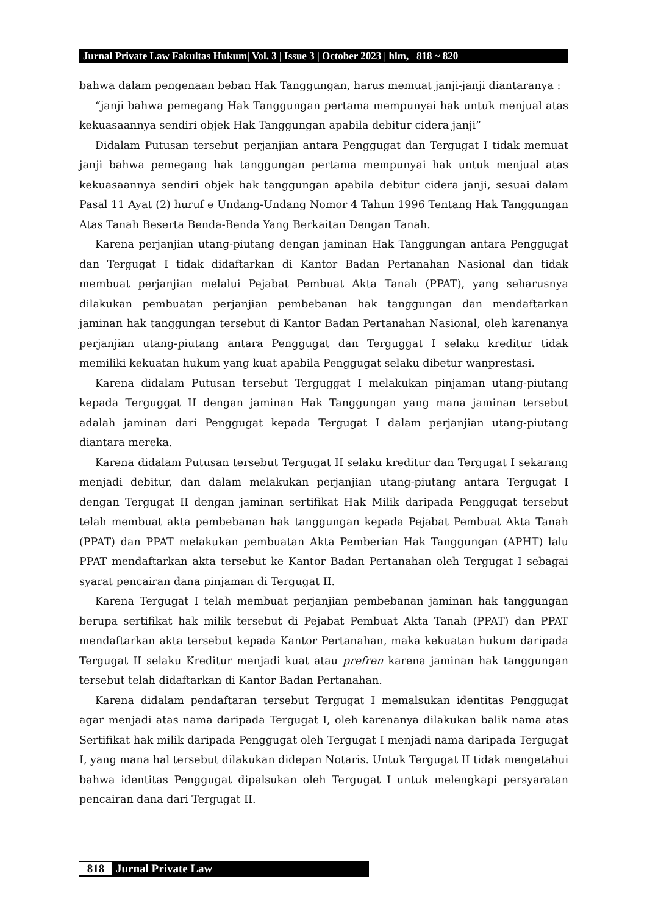Jurnal Private Law Fakultas Hukum| Vol. 3 | Issue 3 | October 2023 | hlm, 818 ~ 820
bahwa dalam pengenaan beban Hak Tanggungan, harus memuat janji-janji diantaranya :
“janji bahwa pemegang Hak Tanggungan pertama mempunyai hak untuk menjual atas kekuasaannya sendiri objek Hak Tanggungan apabila debitur cidera janji”
Didalam Putusan tersebut perjanjian antara Penggugat dan Tergugat I tidak memuat janji bahwa pemegang hak tanggungan pertama mempunyai hak untuk menjual atas kekuasaannya sendiri objek hak tanggungan apabila debitur cidera janji, sesuai dalam Pasal 11 Ayat (2) huruf e Undang-Undang Nomor 4 Tahun 1996 Tentang Hak Tanggungan Atas Tanah Beserta Benda-Benda Yang Berkaitan Dengan Tanah.
Karena perjanjian utang-piutang dengan jaminan Hak Tanggungan antara Penggugat dan Tergugat I tidak didaftarkan di Kantor Badan Pertanahan Nasional dan tidak membuat perjanjian melalui Pejabat Pembuat Akta Tanah (PPAT), yang seharusnya dilakukan pembuatan perjanjian pembebanan hak tanggungan dan mendaftarkan jaminan hak tanggungan tersebut di Kantor Badan Pertanahan Nasional, oleh karenanya perjanjian utang-piutang antara Penggugat dan Terguggat I selaku kreditur tidak memiliki kekuatan hukum yang kuat apabila Penggugat selaku dibetur wanprestasi.
Karena didalam Putusan tersebut Terguggat I melakukan pinjaman utang-piutang kepada Terguggat II dengan jaminan Hak Tanggungan yang mana jaminan tersebut adalah jaminan dari Penggugat kepada Tergugat I dalam perjanjian utang-piutang diantara mereka.
Karena didalam Putusan tersebut Tergugat II selaku kreditur dan Tergugat I sekarang menjadi debitur, dan dalam melakukan perjanjian utang-piutang antara Tergugat I dengan Tergugat II dengan jaminan sertifikat Hak Milik daripada Penggugat tersebut telah membuat akta pembebanan hak tanggungan kepada Pejabat Pembuat Akta Tanah (PPAT) dan PPAT melakukan pembuatan Akta Pemberian Hak Tanggungan (APHT) lalu PPAT mendaftarkan akta tersebut ke Kantor Badan Pertanahan oleh Tergugat I sebagai syarat pencairan dana pinjaman di Tergugat II.
Karena Tergugat I telah membuat perjanjian pembebanan jaminan hak tanggungan berupa sertifikat hak milik tersebut di Pejabat Pembuat Akta Tanah (PPAT) dan PPAT mendaftarkan akta tersebut kepada Kantor Pertanahan, maka kekuatan hukum daripada Tergugat II selaku Kreditur menjadi kuat atau prefren karena jaminan hak tanggungan tersebut telah didaftarkan di Kantor Badan Pertanahan.
Karena didalam pendaftaran tersebut Tergugat I memalsukan identitas Penggugat agar menjadi atas nama daripada Tergugat I, oleh karenanya dilakukan balik nama atas Sertifikat hak milik daripada Penggugat oleh Tergugat I menjadi nama daripada Tergugat I, yang mana hal tersebut dilakukan didepan Notaris. Untuk Tergugat II tidak mengetahui bahwa identitas Penggugat dipalsukan oleh Tergugat I untuk melengkapi persyaratan pencairan dana dari Tergugat II.
818
Jurnal Private Law